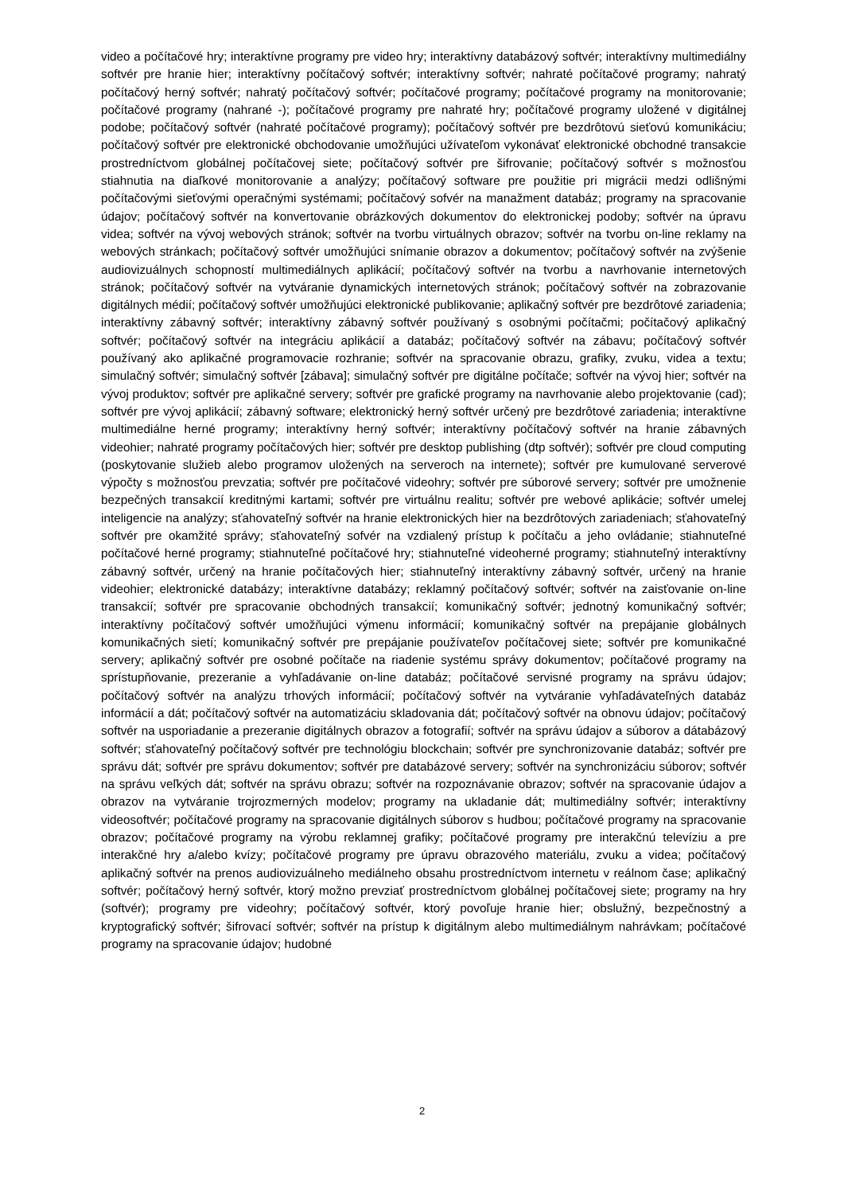video a počítačové hry; interaktívne programy pre video hry; interaktívny databázový softvér; interaktívny multimediálny softvér pre hranie hier; interaktívny počítačový softvér; interaktívny softvér; nahraté počítačové programy; nahratý počítačový herný softvér; nahratý počítačový softvér; počítačové programy; počítačové programy na monitorovanie; počítačové programy (nahrané -); počítačové programy pre nahraté hry; počítačové programy uložené v digitálnej podobe; počítačový softvér (nahraté počítačové programy); počítačový softvér pre bezdrôtovú sieťovú komunikáciu; počítačový softvér pre elektronické obchodovanie umožňujúci užívateľom vykonávať elektronické obchodné transakcie prostredníctvom globálnej počítačovej siete; počítačový softvér pre šifrovanie; počítačový softvér s možnosťou stiahnutia na diaľkové monitorovanie a analýzy; počítačový software pre použitie pri migrácii medzi odlišnými počítačovými sieťovými operačnými systémami; počítačový sofvér na manažment databáz; programy na spracovanie údajov; počítačový softvér na konvertovanie obrázkových dokumentov do elektronickej podoby; softvér na úpravu videa; softvér na vývoj webových stránok; softvér na tvorbu virtuálnych obrazov; softvér na tvorbu on-line reklamy na webových stránkach; počítačový softvér umožňujúci snímanie obrazov a dokumentov; počítačový softvér na zvýšenie audiovizuálnych schopností multimediálnych aplikácií; počítačový softvér na tvorbu a navrhovanie internetových stránok; počítačový softvér na vytváranie dynamických internetových stránok; počítačový softvér na zobrazovanie digitálnych médií; počítačový softvér umožňujúci elektronické publikovanie; aplikačný softvér pre bezdrôtové zariadenia; interaktívny zábavný softvér; interaktívny zábavný softvér používaný s osobnými počítačmi; počítačový aplikačný softvér; počítačový softvér na integráciu aplikácií a databáz; počítačový softvér na zábavu; počítačový softvér používaný ako aplikačné programovacie rozhranie; softvér na spracovanie obrazu, grafiky, zvuku, videa a textu; simulačný softvér; simulačný softvér [zábava]; simulačný softvér pre digitálne počítače; softvér na vývoj hier; softvér na vývoj produktov; softvér pre aplikačné servery; softvér pre grafické programy na navrhovanie alebo projektovanie (cad); softvér pre vývoj aplikácií; zábavný software; elektronický herný softvér určený pre bezdrôtové zariadenia; interaktívne multimediálne herné programy; interaktívny herný softvér; interaktívny počítačový softvér na hranie zábavných videohier; nahraté programy počítačových hier; softvér pre desktop publishing (dtp softvér); softvér pre cloud computing (poskytovanie služieb alebo programov uložených na serveroch na internete); softvér pre kumulované serverové výpočty s možnosťou prevzatia; softvér pre počítačové videohry; softvér pre súborové servery; softvér pre umožnenie bezpečných transakcií kreditnými kartami; softvér pre virtuálnu realitu; softvér pre webové aplikácie; softvér umelej inteligencie na analýzy; sťahovateľný softvér na hranie elektronických hier na bezdrôtových zariadeniach; sťahovateľný softvér pre okamžité správy; sťahovateľný sofvér na vzdialený prístup k počítaču a jeho ovládanie; stiahnuteľné počítačové herné programy; stiahnuteľné počítačové hry; stiahnuteľné videoherné programy; stiahnuteľný interaktívny zábavný softvér, určený na hranie počítačových hier; stiahnuteľný interaktívny zábavný softvér, určený na hranie videohier; elektronické databázy; interaktívne databázy; reklamný počítačový softvér; softvér na zaisťovanie on-line transakcií; softvér pre spracovanie obchodných transakcií; komunikačný softvér; jednotný komunikačný softvér; interaktívny počítačový softvér umožňujúci výmenu informácií; komunikačný softvér na prepájanie globálnych komunikačných sietí; komunikačný softvér pre prepájanie používateľov počítačovej siete; softvér pre komunikačné servery; aplikačný softvér pre osobné počítače na riadenie systému správy dokumentov; počítačové programy na sprístupňovanie, prezeranie a vyhľadávanie on-line databáz; počítačové servisné programy na správu údajov; počítačový softvér na analýzu trhových informácií; počítačový softvér na vytváranie vyhľadávateľných databáz informácií a dát; počítačový softvér na automatizáciu skladovania dát; počítačový softvér na obnovu údajov; počítačový softvér na usporiadanie a prezeranie digitálnych obrazov a fotografií; softvér na správu údajov a súborov a dátabázový softvér; sťahovateľný počítačový softvér pre technológiu blockchain; softvér pre synchronizovanie databáz; softvér pre správu dát; softvér pre správu dokumentov; softvér pre databázové servery; softvér na synchronizáciu súborov; softvér na správu veľkých dát; softvér na správu obrazu; softvér na rozpoznávanie obrazov; softvér na spracovanie údajov a obrazov na vytváranie trojrozmerných modelov; programy na ukladanie dát; multimediálny softvér; interaktívny videosoftvér; počítačové programy na spracovanie digitálnych súborov s hudbou; počítačové programy na spracovanie obrazov; počítačové programy na výrobu reklamnej grafiky; počítačové programy pre interakčnú televíziu a pre interakčné hry a/alebo kvízy; počítačové programy pre úpravu obrazového materiálu, zvuku a videa; počítačový aplikačný softvér na prenos audiovizuálneho mediálneho obsahu prostredníctvom internetu v reálnom čase; aplikačný softvér; počítačový herný softvér, ktorý možno prevziať prostredníctvom globálnej počítačovej siete; programy na hry (softvér); programy pre videohry; počítačový softvér, ktorý povoľuje hranie hier; obslužný, bezpečnostný a kryptografický softvér; šifrovací softvér; softvér na prístup k digitálnym alebo multimediálnym nahrávkam; počítačové programy na spracovanie údajov; hudobné
2